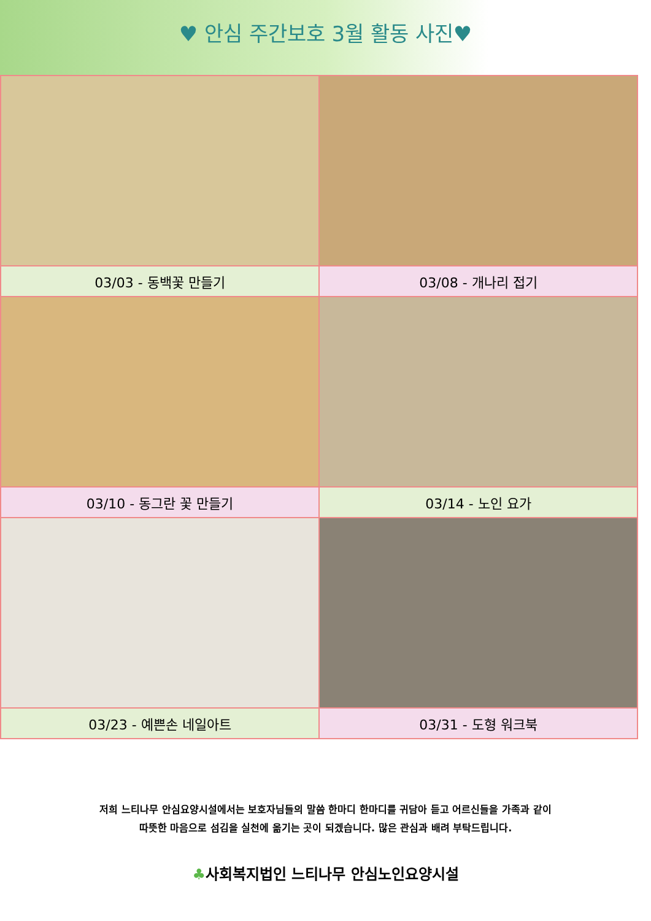♥ 안심 주간보호 3월 활동 사진♥
| 03/03 - 동백꽃 만들기 | 03/08 - 개나리 접기 |
| 03/10 - 동그란 꽃 만들기 | 03/14 - 노인 요가 |
| 03/23 - 예쁜손 네일아트 | 03/31 - 도형 워크북 |
저희 느티나무 안심요양시설에서는 보호자님들의 말씀 한마디 한마디를 귀담아 듣고 어르신들을 가족과 같이
따뜻한 마음으로 섬김을 실천에 옮기는 곳이 되겠습니다. 많은 관심과 배려 부탁드립니다.
♣사회복지법인 느티나무 안심노인요양시설